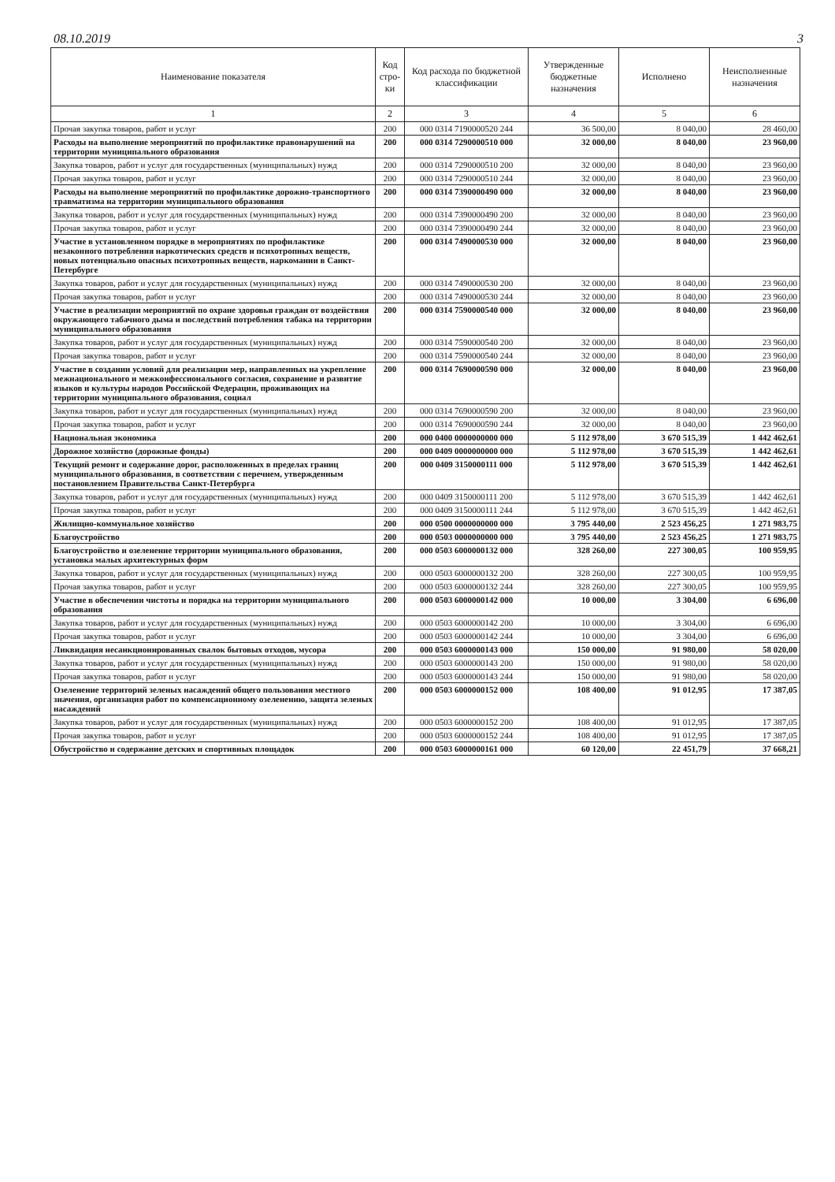08.10.2019 3
| Наименование показателя | Код стро-ки | Код расхода по бюджетной классификации | Утвержденные бюджетные назначения | Исполнено | Неисполненные назначения |
| --- | --- | --- | --- | --- | --- |
| 1 | 2 | 3 | 4 | 5 | 6 |
| Прочая закупка товаров, работ и услуг | 200 | 000 0314 7190000520 244 | 36 500,00 | 8 040,00 | 28 460,00 |
| Расходы на выполнение мероприятий по профилактике правонарушений на территории муниципального образования | 200 | 000 0314 7290000510 000 | 32 000,00 | 8 040,00 | 23 960,00 |
| Закупка товаров, работ и услуг для государственных (муниципальных) нужд | 200 | 000 0314 7290000510 200 | 32 000,00 | 8 040,00 | 23 960,00 |
| Прочая закупка товаров, работ и услуг | 200 | 000 0314 7290000510 244 | 32 000,00 | 8 040,00 | 23 960,00 |
| Расходы на выполнение мероприятий по профилактике дорожно-транспортного травматизма на территории муниципального образования | 200 | 000 0314 7390000490 000 | 32 000,00 | 8 040,00 | 23 960,00 |
| Закупка товаров, работ и услуг для государственных (муниципальных) нужд | 200 | 000 0314 7390000490 200 | 32 000,00 | 8 040,00 | 23 960,00 |
| Прочая закупка товаров, работ и услуг | 200 | 000 0314 7390000490 244 | 32 000,00 | 8 040,00 | 23 960,00 |
| Участие в установленном порядке в мероприятиях по профилактике незаконного потребления наркотических средств и психотропных веществ, новых потенциально опасных психотропных веществ, наркомании в Санкт-Петербурге | 200 | 000 0314 7490000530 000 | 32 000,00 | 8 040,00 | 23 960,00 |
| Закупка товаров, работ и услуг для государственных (муниципальных) нужд | 200 | 000 0314 7490000530 200 | 32 000,00 | 8 040,00 | 23 960,00 |
| Прочая закупка товаров, работ и услуг | 200 | 000 0314 7490000530 244 | 32 000,00 | 8 040,00 | 23 960,00 |
| Участие в реализации мероприятий по охране здоровья граждан от воздействия окружающего табачного дыма и последствий потребления табака на территории муниципального образования | 200 | 000 0314 7590000540 000 | 32 000,00 | 8 040,00 | 23 960,00 |
| Закупка товаров, работ и услуг для государственных (муниципальных) нужд | 200 | 000 0314 7590000540 200 | 32 000,00 | 8 040,00 | 23 960,00 |
| Прочая закупка товаров, работ и услуг | 200 | 000 0314 7590000540 244 | 32 000,00 | 8 040,00 | 23 960,00 |
| Участие в создании условий для реализации мер, направленных на укрепление межнационального и межконфессионального согласия, сохранение и развитие языков и культуры народов Российской Федерации, проживающих на территории муниципального образования, социал | 200 | 000 0314 7690000590 000 | 32 000,00 | 8 040,00 | 23 960,00 |
| Закупка товаров, работ и услуг для государственных (муниципальных) нужд | 200 | 000 0314 7690000590 200 | 32 000,00 | 8 040,00 | 23 960,00 |
| Прочая закупка товаров, работ и услуг | 200 | 000 0314 7690000590 244 | 32 000,00 | 8 040,00 | 23 960,00 |
| Национальная экономика | 200 | 000 0400 0000000000 000 | 5 112 978,00 | 3 670 515,39 | 1 442 462,61 |
| Дорожное хозяйство (дорожные фонды) | 200 | 000 0409 0000000000 000 | 5 112 978,00 | 3 670 515,39 | 1 442 462,61 |
| Текущий ремонт и содержание дорог, расположенных в пределах границ муниципального образования, в соответствии с перечнем, утвержденным постановлением Правительства Санкт-Петербурга | 200 | 000 0409 3150000111 000 | 5 112 978,00 | 3 670 515,39 | 1 442 462,61 |
| Закупка товаров, работ и услуг для государственных (муниципальных) нужд | 200 | 000 0409 3150000111 200 | 5 112 978,00 | 3 670 515,39 | 1 442 462,61 |
| Прочая закупка товаров, работ и услуг | 200 | 000 0409 3150000111 244 | 5 112 978,00 | 3 670 515,39 | 1 442 462,61 |
| Жилищно-коммунальное хозяйство | 200 | 000 0500 0000000000 000 | 3 795 440,00 | 2 523 456,25 | 1 271 983,75 |
| Благоустройство | 200 | 000 0503 0000000000 000 | 3 795 440,00 | 2 523 456,25 | 1 271 983,75 |
| Благоустройство и озеленение территории муниципального образования, установка малых архитектурных форм | 200 | 000 0503 6000000132 000 | 328 260,00 | 227 300,05 | 100 959,95 |
| Закупка товаров, работ и услуг для государственных (муниципальных) нужд | 200 | 000 0503 6000000132 200 | 328 260,00 | 227 300,05 | 100 959,95 |
| Прочая закупка товаров, работ и услуг | 200 | 000 0503 6000000132 244 | 328 260,00 | 227 300,05 | 100 959,95 |
| Участие в обеспечении чистоты и порядка на территории муниципального образования | 200 | 000 0503 6000000142 000 | 10 000,00 | 3 304,00 | 6 696,00 |
| Закупка товаров, работ и услуг для государственных (муниципальных) нужд | 200 | 000 0503 6000000142 200 | 10 000,00 | 3 304,00 | 6 696,00 |
| Прочая закупка товаров, работ и услуг | 200 | 000 0503 6000000142 244 | 10 000,00 | 3 304,00 | 6 696,00 |
| Ликвидация несанкционированных свалок бытовых отходов, мусора | 200 | 000 0503 6000000143 000 | 150 000,00 | 91 980,00 | 58 020,00 |
| Закупка товаров, работ и услуг для государственных (муниципальных) нужд | 200 | 000 0503 6000000143 200 | 150 000,00 | 91 980,00 | 58 020,00 |
| Прочая закупка товаров, работ и услуг | 200 | 000 0503 6000000143 244 | 150 000,00 | 91 980,00 | 58 020,00 |
| Озеленение территорий зеленых насаждений общего пользования местного значения, организация работ по компенсационному озеленению, защита зеленых насаждений | 200 | 000 0503 6000000152 000 | 108 400,00 | 91 012,95 | 17 387,05 |
| Закупка товаров, работ и услуг для государственных (муниципальных) нужд | 200 | 000 0503 6000000152 200 | 108 400,00 | 91 012,95 | 17 387,05 |
| Прочая закупка товаров, работ и услуг | 200 | 000 0503 6000000152 244 | 108 400,00 | 91 012,95 | 17 387,05 |
| Обустройство и содержание детских и спортивных площадок | 200 | 000 0503 6000000161 000 | 60 120,00 | 22 451,79 | 37 668,21 |